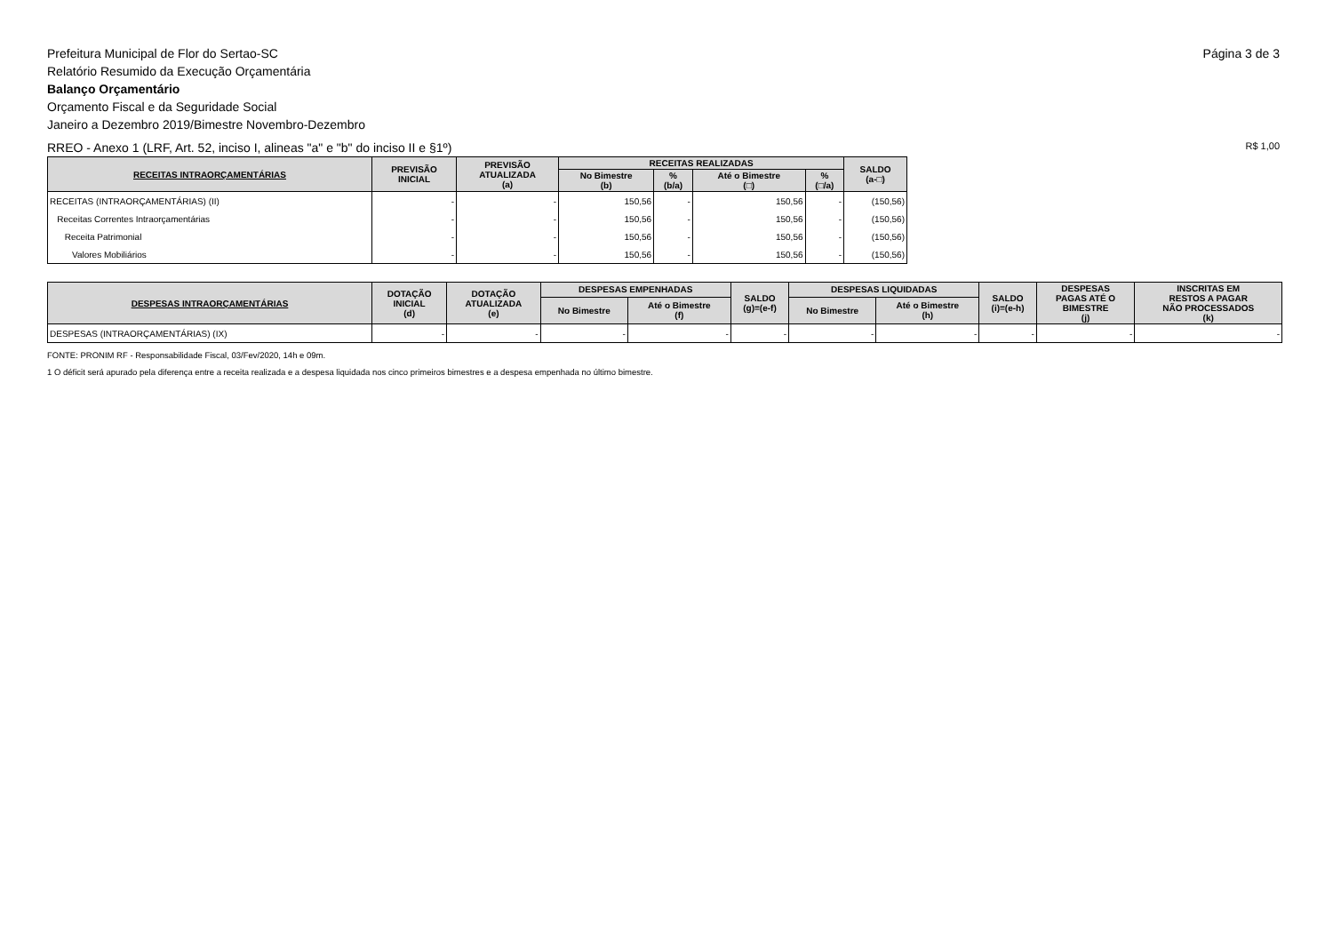Prefeitura Municipal de Flor do Sertao-SC
Relatório Resumido da Execução Orçamentária
Balanço Orçamentário
Orçamento Fiscal e da Seguridade Social
Janeiro a Dezembro 2019/Bimestre Novembro-Dezembro
Página 3 de 3
RREO - Anexo 1 (LRF, Art. 52, inciso I, alineas "a" e "b" do inciso II e §1º)
R$ 1,00
| RECEITAS INTRAORÇAMENTÁRIAS | PREVISÃO INICIAL | PREVISÃO ATUALIZADA (a) | RECEITAS REALIZADAS | | | | SALDO (a-□) |
| --- | --- | --- | --- | --- | --- | --- | --- |
| | | | No Bimestre (b) | % (b/a) | Até o Bimestre (□) | % (□/a) | |
| RECEITAS (INTRAORÇAMENTÁRIAS) (II) | - | - | 150,56 | - | 150,56 | - | (150,56) |
| Receitas Correntes Intraorçamentárias | - | - | 150,56 | - | 150,56 | - | (150,56) |
| Receita Patrimonial | - | - | 150,56 | - | 150,56 | - | (150,56) |
| Valores Mobiliários | - | - | 150,56 | - | 150,56 | - | (150,56) |
| DESPESAS INTRAORÇAMENTÁRIAS | DOTAÇÃO INICIAL (d) | DOTAÇÃO ATUALIZADA (e) | DESPESAS EMPENHADAS | | SALDO (g)=(e-f) | DESPESAS LIQUIDADAS | | SALDO (i)=(e-h) | DESPESAS PAGAS ATÉ O BIMESTRE (j) | INSCRITAS EM RESTOS A PAGAR NÃO PROCESSADOS (k) |
| --- | --- | --- | --- | --- | --- | --- | --- | --- | --- | --- |
| | | | No Bimestre | Até o Bimestre (f) | | No Bimestre | Até o Bimestre (h) | | | |
| DESPESAS (INTRAORÇAMENTÁRIAS) (IX) | - | - | - | - | - | - | - | - | - | - |
FONTE: PRONIM RF - Responsabilidade Fiscal, 03/Fev/2020, 14h e 09m.
1 O déficit será apurado pela diferença entre a receita realizada e a despesa liquidada nos cinco primeiros bimestres e a despesa empenhada no último bimestre.